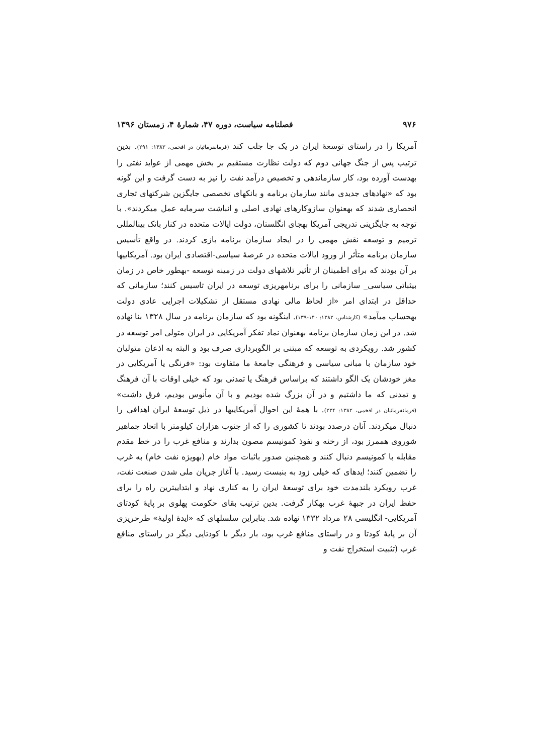۹۷۶ فصلنامه سیاست، دوره ۴۷، شمارهٔ ۴، زمستان ۱۳۹۶
آمریکا را در راستای توسعهٔ ایران در یک جا جلب کند (فرمانفرمائیان در افخمی، ۱۳۸۲: ۲۹۱). بدین ترتیب پس از جنگ جهانی دوم که دولت نظارت مستقیم بر بخش مهمی از عواید نفتی را بهدست آورده بود، کار سازماندهی و تخصیص درآمد نفت را نیز به دست گرفت و این گونه بود که «نهادهای جدیدی مانند سازمان برنامه و بانکهای تخصصی جایگزین شرکتهای تجاری انحصاری شدند که بهعنوان سازوکارهای نهادی اصلی و انباشت سرمایه عمل میکردند». با توجه به جایگزینی تدریجی آمریکا بهجای انگلستان، دولت ایالات متحده در کنار بانک بینالمللی ترمیم و توسعه نقش مهمی را در ایجاد سازمان برنامه بازی کردند. در واقع تأسیس سازمان برنامه متأثر از ورود ایالات متحده در عرصهٔ سیاسی-اقتصادی ایران بود. آمریکاییها بر آن بودند که برای اطمینان از تأثیر تلاشهای دولت در زمینه توسعه -بهطور خاص در زمان بیثباتی سیاسی_ سازمانی را برای برنامهریزی توسعه در ایران تاسیس کنند؛ سازمانی که حداقل در ابتدای امر «از لحاظ مالی نهادی مستقل از تشکیلات اجرایی عادی دولت بهحساب میآمد» (کارشناس، ۱۳۸۲: ۱۴۰-۱۳۹). اینگونه بود که سازمان برنامه در سال ۱۳۲۸ بنا نهاده شد. در این زمان سازمان برنامه بهعنوان نماد تفکر آمریکایی در ایران متولی امر توسعه در کشور شد. رویکردی به توسعه که مبتنی بر الگوبرداری صرف بود و البته به اذعان متولیان خود سازمان با مبانی سیاسی و فرهنگی جامعهٔ ما متفاوت بود: «فرنگی یا آمریکایی در مغز خودشان یک الگو داشتند که براساس فرهنگ یا تمدنی بود که خیلی اوقات با آن فرهنگ و تمدنی که ما داشتیم و در آن بزرگ شده بودیم و با آن مأنوس بودیم، فرق داشت» (فرمانفرمائیان در افخمی، ۱۳۸۲: ۲۳۴). با همهٔ این احوال آمریکاییها در ذیل توسعهٔ ایران اهدافی را دنبال میکردند. آنان درصدد بودند تا کشوری را که از جنوب هزاران کیلومتر با اتحاد جماهیر شوروی هممرز بود، از رخنه و نفوذ کمونیسم مصون بدارند و منافع غرب را در خط مقدم مقابله با کمونیسم دنبال کنند و همچنین صدور باثبات مواد خام (بهویژه نفت خام) به غرب را تضمین کنند؛ ایدهای که خیلی زود به بنبست رسید. با آغاز جریان ملی شدن صنعت نفت، غرب رویکرد بلندمدت خود برای توسعهٔ ایران را به کناری نهاد و ابتداییترین راه را برای حفظ ایران در جبههٔ غرب بهکار گرفت. بدین ترتیب بقای حکومت پهلوی بر پایهٔ کودتای آمریکایی- انگلیسی ۲۸ مرداد ۱۳۳۲ نهاده شد. بنابراین سلسلهای که «ایدهٔ اولیهٔ» طرحریزی آن بر پایهٔ کودتا و در راستای منافع غرب بود، بار دیگر با کودتایی دیگر در راستای منافع غرب (تثبیت استخراج نفت و